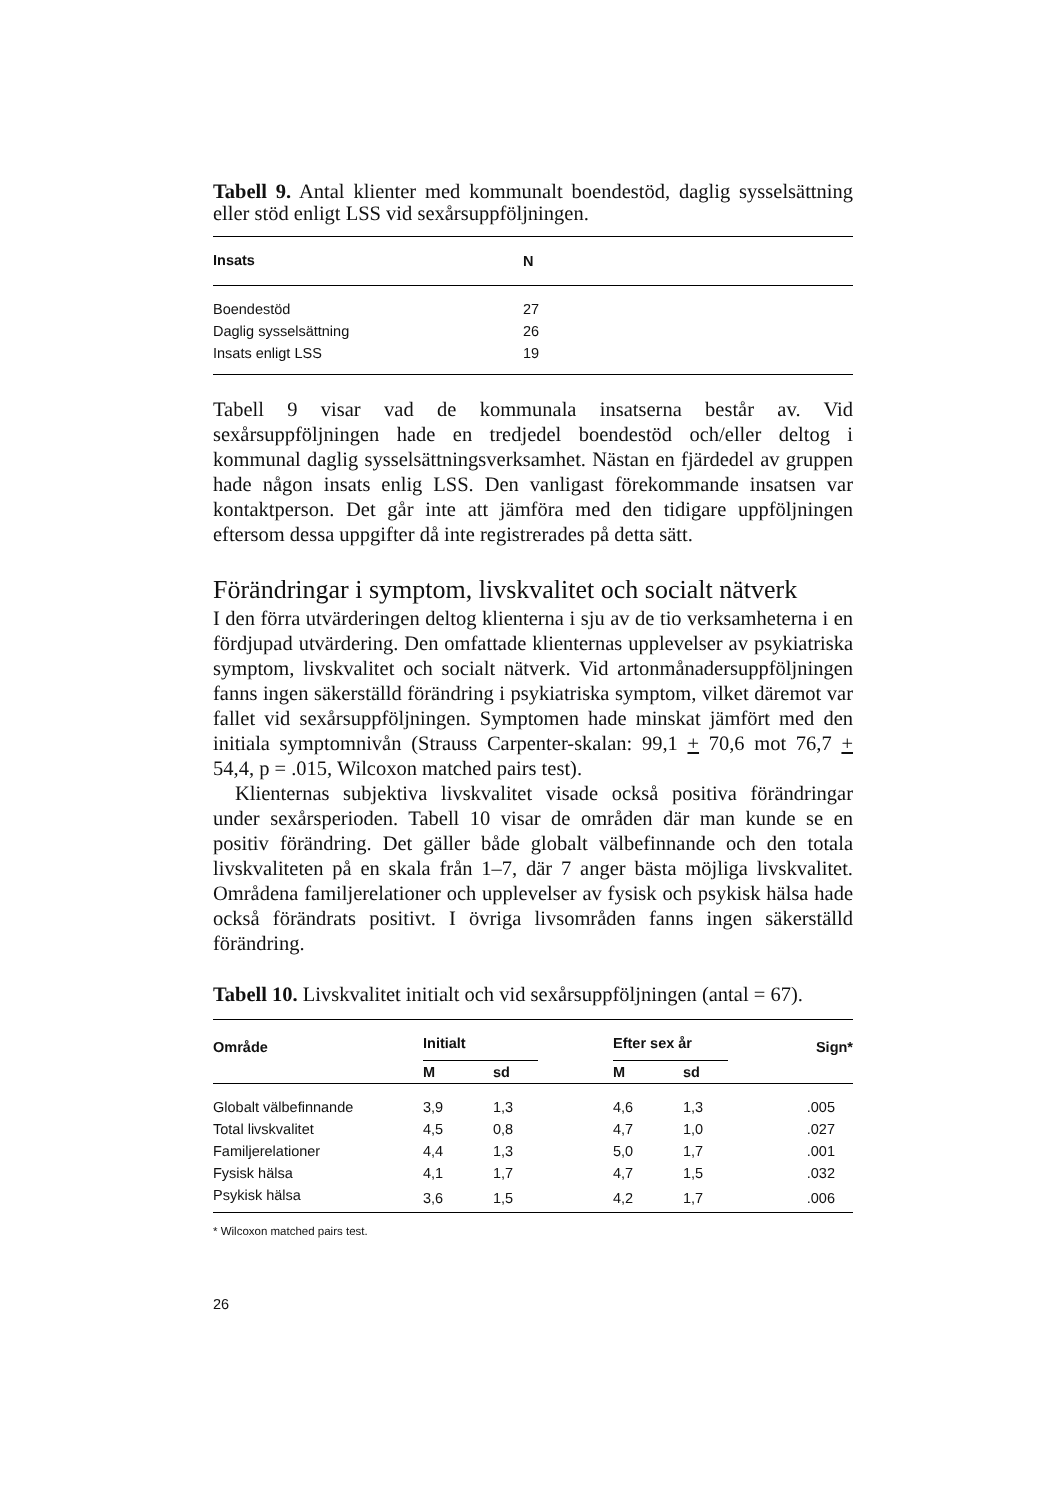Tabell 9. Antal klienter med kommunalt boendestöd, daglig sysselsättning eller stöd enligt LSS vid sexårsuppföljningen.
| Insats | N |
| --- | --- |
| Boendestöd | 27 |
| Daglig sysselsättning | 26 |
| Insats enligt LSS | 19 |
Tabell 9 visar vad de kommunala insatserna består av. Vid sexårsuppföljningen hade en tredjedel boendestöd och/eller deltog i kommunal daglig sysselsättningsverksamhet. Nästan en fjärdedel av gruppen hade någon insats enlig LSS. Den vanligast förekommande insatsen var kontaktperson. Det går inte att jämföra med den tidigare uppföljningen eftersom dessa uppgifter då inte registrerades på detta sätt.
Förändringar i symptom, livskvalitet och socialt nätverk
I den förra utvärderingen deltog klienterna i sju av de tio verksamheterna i en fördjupad utvärdering. Den omfattade klienternas upplevelser av psykiatriska symptom, livskvalitet och socialt nätverk. Vid artonmånadersuppföljningen fanns ingen säkerställd förändring i psykiatriska symptom, vilket däremot var fallet vid sexårsuppföljningen. Symptomen hade minskat jämfört med den initiala symptomnivån (Strauss Carpenter-skalan: 99,1 + 70,6 mot 76,7 + 54,4, p = .015, Wilcoxon matched pairs test).
Klienternas subjektiva livskvalitet visade också positiva förändringar under sexårsperioden. Tabell 10 visar de områden där man kunde se en positiv förändring. Det gäller både globalt välbefinnande och den totala livskvaliteten på en skala från 1–7, där 7 anger bästa möjliga livskvalitet. Områdena familjerelationer och upplevelser av fysisk och psykisk hälsa hade också förändrats positivt. I övriga livsområden fanns ingen säkerställd förändring.
Tabell 10. Livskvalitet initialt och vid sexårsuppföljningen (antal = 67).
| Område | Initialt | | Efter sex år | | Sign* |
| --- | --- | --- | --- | --- | --- |
| | M | sd | M | sd | |
| Globalt välbefinnande | 3,9 | 1,3 | 4,6 | 1,3 | .005 |
| Total livskvalitet | 4,5 | 0,8 | 4,7 | 1,0 | .027 |
| Familjerelationer | 4,4 | 1,3 | 5,0 | 1,7 | .001 |
| Fysisk hälsa | 4,1 | 1,7 | 4,7 | 1,5 | .032 |
| Psykisk hälsa | 3,6 | 1,5 | 4,2 | 1,7 | .006 |
* Wilcoxon matched pairs test.
26